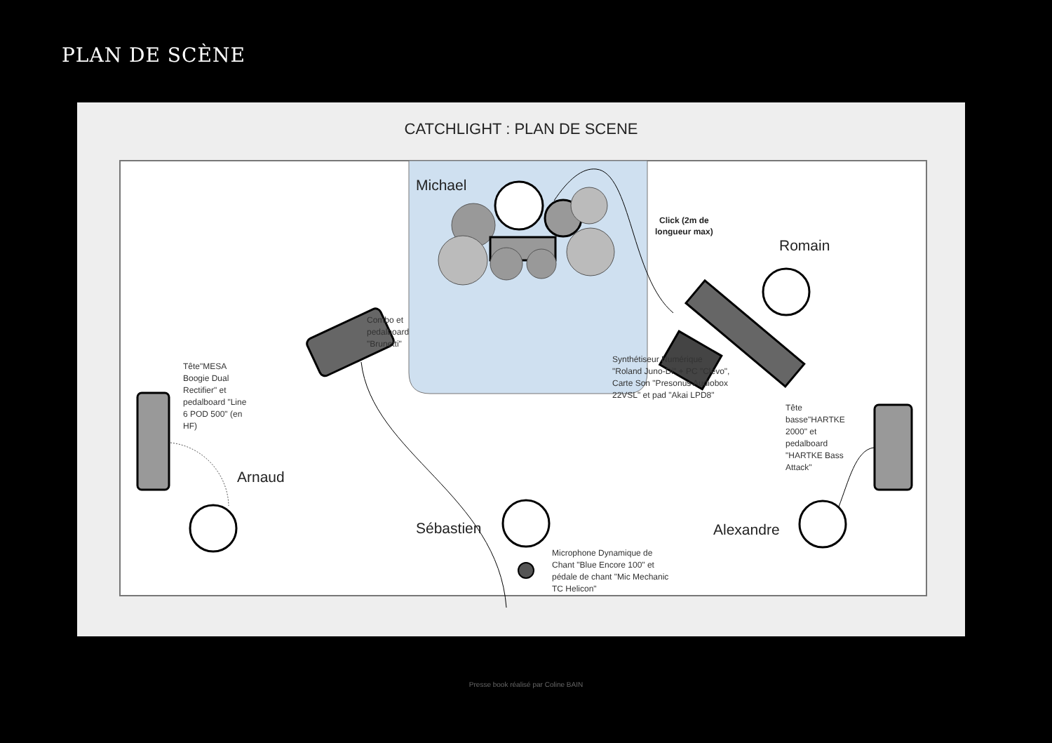PLAN DE SCÈNE
CATCHLIGHT : PLAN DE SCENE
Michael
Combo et pedalboard "Brunetti"
Click (2m de
longueur max)
Romain
Synthétiseur Numérique "Roland Juno-Di" + PC "Clevo", Carte Son "Presonus Audiobox 22VSL" et pad "Akai LPD8"
Tête"MESA Boogie Dual Rectifier" et pedalboard "Line 6 POD 500" (en HF)
Arnaud
Sébastien
Microphone Dynamique de Chant "Blue Encore 100" et pédale de chant "Mic Mechanic TC Helicon"
Tête basse"HARTKE 2000" et pedalboard "HARTKE Bass Attack"
Alexandre
Presse book réalisé par Coline BAIN